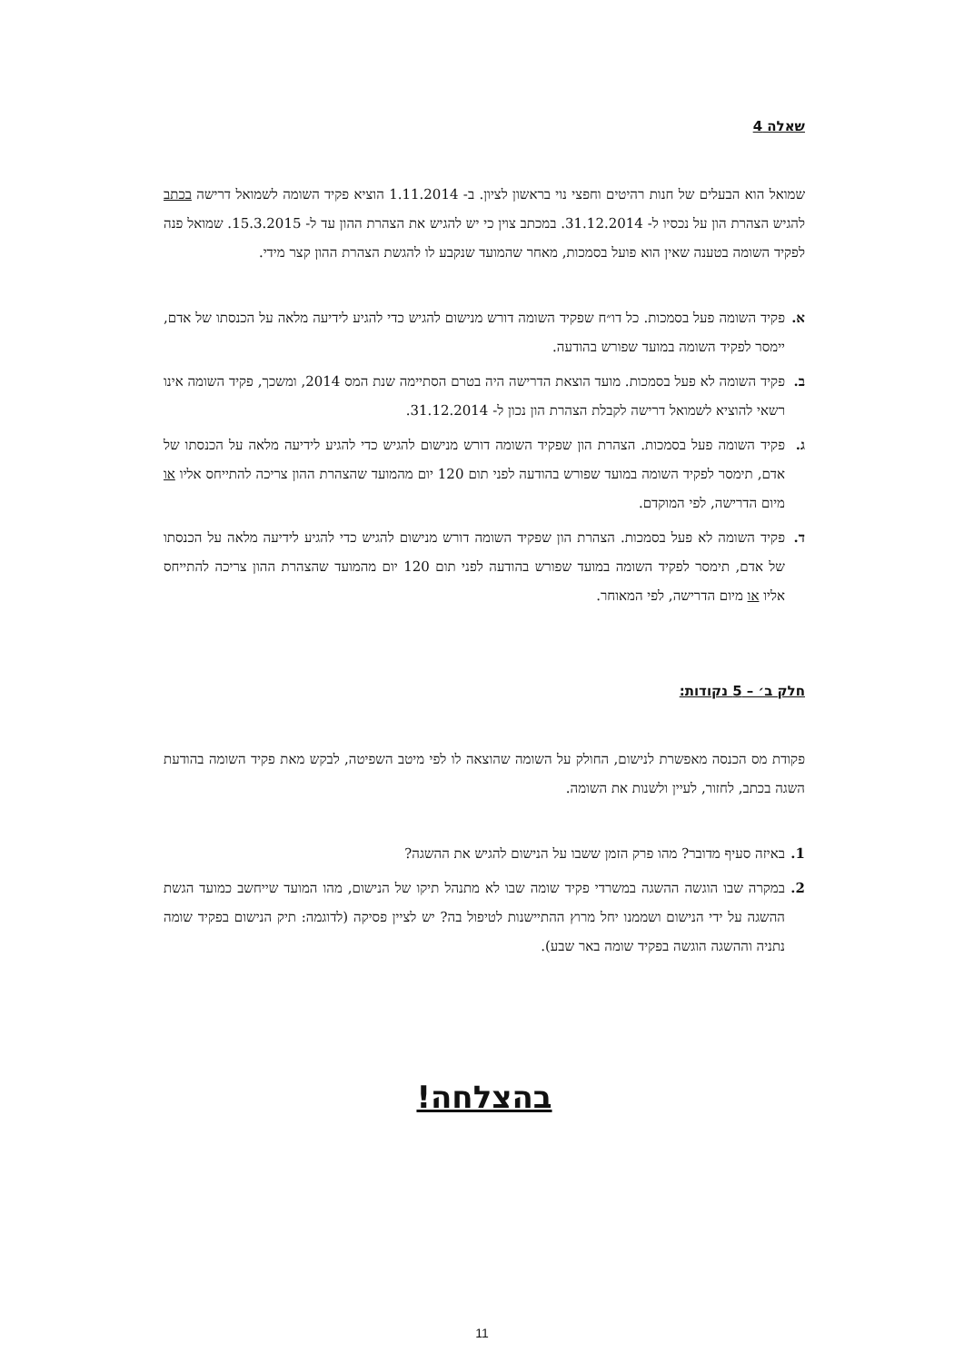שאלה 4
שמואל הוא הבעלים של חנות רהיטים וחפצי נוי בראשון לציון. ב- 1.11.2014 הוציא פקיד השומה לשמואל דרישה בכתב להגיש הצהרת הון על נכסיו ל- 31.12.2014. במכתב צוין כי יש להגיש את הצהרת ההון עד ל- 15.3.2015. שמואל פנה לפקיד השומה בטענה שאין הוא פועל בסמכות, מאחר שהמועד שנקבע לו להגשת הצהרת ההון קצר מידי.
א. פקיד השומה פעל בסמכות. כל דו״ח שפקיד השומה דורש מנישום להגיש כדי להגיע לידיעה מלאה על הכנסתו של אדם, יימסר לפקיד השומה במועד שפורש בהודעה.
ב. פקיד השומה לא פעל בסמכות. מועד הוצאת הדרישה היה בטרם הסתיימה שנת המס 2014, ומשכך, פקיד השומה אינו רשאי להוציא לשמואל דרישה לקבלת הצהרת הון נכון ל- 31.12.2014.
ג. פקיד השומה פעל בסמכות. הצהרת הון שפקיד השומה דורש מנישום להגיש כדי להגיע לידיעה מלאה על הכנסתו של אדם, תימסר לפקיד השומה במועד שפורש בהודעה לפני תום 120 יום מהמועד שהצהרת ההון צריכה להתייחס אליו או מיום הדרישה, לפי המוקדם.
ד. פקיד השומה לא פעל בסמכות. הצהרת הון שפקיד השומה דורש מנישום להגיש כדי להגיע לידיעה מלאה על הכנסתו של אדם, תימסר לפקיד השומה במועד שפורש בהודעה לפני תום 120 יום מהמועד שהצהרת ההון צריכה להתייחס אליו או מיום הדרישה, לפי המאוחר.
חלק ב׳ – 5 נקודות:
פקודת מס הכנסה מאפשרת לנישום, החולק על השומה שהוצאה לו לפי מיטב השפיטה, לבקש מאת פקיד השומה בהודעת השגה בכתב, לחזור, לעיין ולשנות את השומה.
1. באיזה סעיף מדובר? מהו פרק הזמן ששבו על הנישום להגיש את ההשגה?
2. במקרה שבו הוגשה ההשגה במשרדי פקיד שומה שבו לא מתנהל תיקו של הנישום, מהו המועד שייחשב כמועד הגשת ההשגה על ידי הנישום ושממנו יחל מרוץ ההתיישנות לטיפול בה? יש לציין פסיקה (לדוגמה: תיק הנישום בפקיד שומה נתניה וההשגה הוגשה בפקיד שומה באר שבע).
בהצלחה!
11